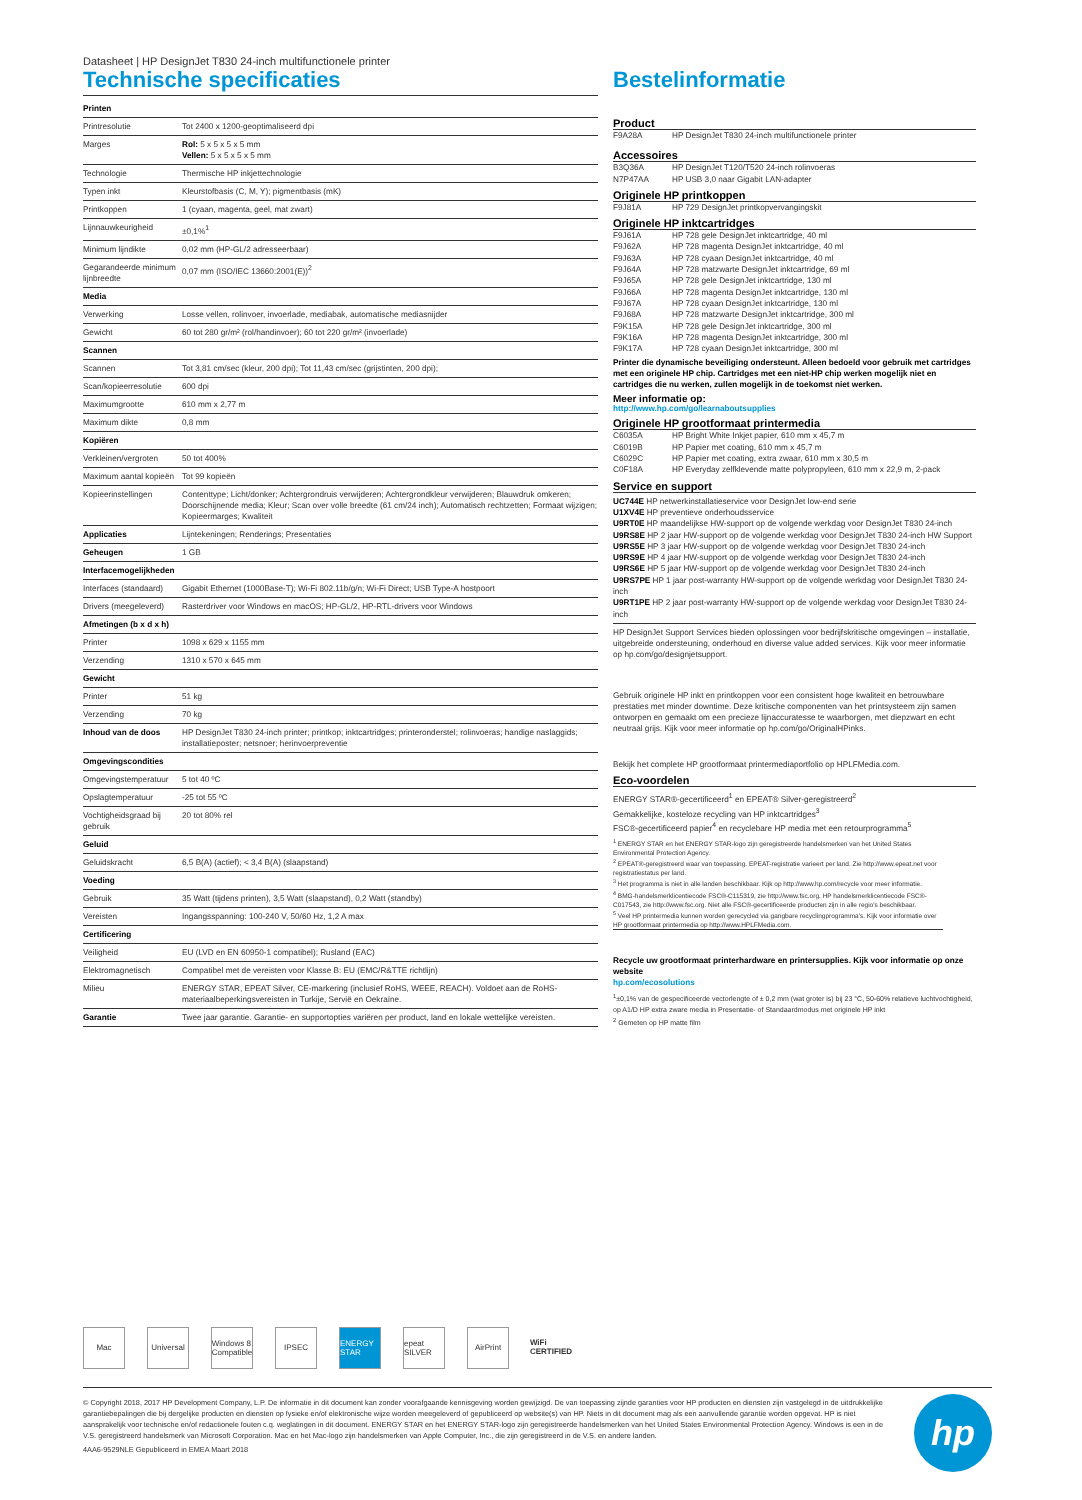Datasheet | HP DesignJet T830 24-inch multifunctionele printer
Technische specificaties
| Printen | |
| Printresolutie | Tot 2400 x 1200-geoptimaliseerd dpi |
| Marges | Rol: 5 x 5 x 5 x 5 mm Vellen: 5 x 5 x 5 x 5 mm |
| Technologie | Thermische HP inkjettechnologie |
| Typen inkt | Kleurstofbasis (C, M, Y); pigmentbasis (mK) |
| Printkoppen | 1 (cyaan, magenta, geel, mat zwart) |
| Lijnnauwkeurigheid | ±0,1%<sup>1</sup> |
| Minimum lijndikte | 0,02 mm (HP-GL/2 adresseerbaar) |
| Gegarandeerde minimum lijnbreedte | 0,07 mm (ISO/IEC 13660:2001(E))<sup>2</sup> |
| Media | |
| Verwerking | Losse vellen, rolinvoer, invoerlade, mediabak, automatische mediasnijder |
| Gewicht | 60 tot 280 gr/m² (rol/handinvoer); 60 tot 220 gr/m² (invoerlade) |
| Scannen | |
| Scannen | Tot 3,81 cm/sec (kleur, 200 dpi); Tot 11,43 cm/sec (grijstinten, 200 dpi); |
| Scan/kopieerresolutie | 600 dpi |
| Maximumgrootte | 610 mm x 2,77 m |
| Maximum dikte | 0,8 mm |
| Kopiëren | |
| Verkleinen/vergroten | 50 tot 400% |
| Maximum aantal kopieën | Tot 99 kopieën |
| Kopieerinstellingen | Contenttype; Licht/donker; Achtergrondruis verwijderen; Achtergrondkleur verwijderen; Blauwdruk omkeren; Doorschijnende media; Kleur; Scan over volle breedte (61 cm/24 inch); Automatisch rechtzetten; Formaat wijzigen; Kopieermarges; Kwaliteit |
| Applicaties | Lijntekeningen; Renderings; Presentaties |
| Geheugen | 1 GB |
| Interfacemogelijkheden | |
| Interfaces (standaard) | Gigabit Ethernet (1000Base-T); Wi-Fi 802.11b/g/n; Wi-Fi Direct; USB Type-A hostpoort |
| Drivers (meegeleverd) | Rasterdriver voor Windows en macOS; HP-GL/2, HP-RTL-drivers voor Windows |
| Afmetingen (b x d x h) | |
| Printer | 1098 x 629 x 1155 mm |
| Verzending | 1310 x 570 x 645 mm |
| Gewicht | |
| Printer | 51 kg |
| Verzending | 70 kg |
| Inhoud van de doos | HP DesignJet T830 24-inch printer; printkop; inktcartridges; printeronderstel; rolinvoeras; handige naslaggids; installatieposter; netsnoer; herinvoerpreventie |
| Omgevingscondities | |
| Omgevingstemperatuur | 5 tot 40 ºC |
| Opslagtemperatuur | -25 tot 55 ºC |
| Vochtigheidsgraad bij gebruik | 20 tot 80% rel |
| Geluid | |
| Geluidskracht | 6,5 B(A) (actief); < 3,4 B(A) (slaapstand) |
| Voeding | |
| Gebruik | 35 Watt (tijdens printen), 3,5 Watt (slaapstand), 0,2 Watt (standby) |
| Vereisten | Ingangsspanning: 100-240 V, 50/60 Hz, 1,2 A max |
| Certificering | |
| Veiligheid | EU (LVD en EN 60950-1 compatibel); Rusland (EAC) |
| Elektromagnetisch | Compatibel met de vereisten voor Klasse B: EU (EMC/R&TTE richtlijn) |
| Milieu | ENERGY STAR, EPEAT Silver, CE-markering (inclusief RoHS, WEEE, REACH). Voldoet aan de RoHS-materiaalbeperkingsvereisten in Turkije, Servië en Oekraïne. |
| Garantie | Twee jaar garantie. Garantie- en supportopties variëren per product, land en lokale wettelijke vereisten. |
Bestelinformatie
Product
| F9A28A | HP DesignJet T830 24-inch multifunctionele printer |
Accessoires
| B3Q36A | HP DesignJet T120/T520 24-inch rolinvoeras |
| N7P47AA | HP USB 3,0 naar Gigabit LAN-adapter |
Originele HP printkoppen
| F9J81A | HP 729 DesignJet printkopvervangingskit |
Originele HP inktcartridges
| F9J61A | HP 728 gele DesignJet inktcartridge, 40 ml |
| F9J62A | HP 728 magenta DesignJet inktcartridge, 40 ml |
| F9J63A | HP 728 cyaan DesignJet inktcartridge, 40 ml |
| F9J64A | HP 728 matzwarte DesignJet inktcartridge, 69 ml |
| F9J65A | HP 728 gele DesignJet inktcartridge, 130 ml |
| F9J66A | HP 728 magenta DesignJet inktcartridge, 130 ml |
| F9J67A | HP 728 cyaan DesignJet inktcartridge, 130 ml |
| F9J68A | HP 728 matzwarte DesignJet inktcartridge, 300 ml |
| F9K15A | HP 728 gele DesignJet inktcartridge, 300 ml |
| F9K16A | HP 728 magenta DesignJet inktcartridge, 300 ml |
| F9K17A | HP 728 cyaan DesignJet inktcartridge, 300 ml |
Printer die dynamische beveiliging ondersteunt. Alleen bedoeld voor gebruik met cartridges met een originele HP chip. Cartridges met een niet-HP chip werken mogelijk niet en cartridges die nu werken, zullen mogelijk in de toekomst niet werken.
Meer informatie op:
http://www.hp.com/go/learnaboutsupplies
Originele HP grootformaat printermedia
| C6035A | HP Bright White Inkjet papier, 610 mm x 45,7 m |
| C6019B | HP Papier met coating, 610 mm x 45,7 m |
| C6029C | HP Papier met coating, extra zwaar, 610 mm x 30,5 m |
| C0F18A | HP Everyday zelfklevende matte polypropyleen, 610 mm x 22,9 m, 2-pack |
Service en support
UC744E HP netwerkinstallatieservice voor DesignJet low-end serie
U1XV4E HP preventieve onderhoudsservice
U9RT0E HP maandelijkse HW-support op de volgende werkdag voor DesignJet T830 24-inch
U9RS8E HP 2 jaar HW-support op de volgende werkdag voor DesignJet T830 24-inch HW Support
U9RS5E HP 3 jaar HW-support op de volgende werkdag voor DesignJet T830 24-inch
U9RS9E HP 4 jaar HW-support op de volgende werkdag voor DesignJet T830 24-inch
U9RS6E HP 5 jaar HW-support op de volgende werkdag voor DesignJet T830 24-inch
U9RS7PE HP 1 jaar post-warranty HW-support op de volgende werkdag voor DesignJet T830 24-inch
U9RT1PE HP 2 jaar post-warranty HW-support op de volgende werkdag voor DesignJet T830 24-inch
HP DesignJet Support Services bieden oplossingen voor bedrijfskritische omgevingen – installatie, uitgebreide ondersteuning, onderhoud en diverse value added services. Kijk voor meer informatie op hp.com/go/designjetsupport.
Gebruik originele HP inkt en printkoppen voor een consistent hoge kwaliteit en betrouwbare prestaties met minder downtime. Deze kritische componenten van het printsysteem zijn samen ontworpen en gemaakt om een precieze lijnaccuratesse te waarborgen, met diepzwart en echt neutraal grijs. Kijk voor meer informatie op hp.com/go/OriginalHPinks.
Bekijk het complete HP grootformaat printermediaportfolio op HPLFMedia.com.
Eco-voordelen
ENERGY STAR®-gecertificeerd<sup>1</sup> en EPEAT® Silver-geregistreerd<sup>2</sup>
Gemakkelijke, kosteloze recycling van HP inktcartridges<sup>3</sup>
FSC®-gecertificeerd papier<sup>4</sup> en recyclebare HP media met een retourprogramma<sup>5</sup>
<sup>1</sup> ENERGY STAR en het ENERGY STAR-logo zijn geregistreerde handelsmerken van het United States Environmental Protection Agency.
<sup>2</sup> EPEAT®-geregistreerd waar van toepassing. EPEAT-registratie varieert per land. Zie http://www.epeat.net voor registratiestatus per land.
<sup>3</sup> Het programma is niet in alle landen beschikbaar. Kijk op http://www.hp.com/recycle voor meer informatie.
<sup>4</sup> BMG-handelsmerklicentiecode FSC®-C115319, zie http://www.fsc.org. HP handelsmerklicentiecode FSC®-C017543, zie http://www.fsc.org. Niet alle FSC®-gecertificeerde producten zijn in alle regio's beschikbaar.
<sup>5</sup> Veel HP printermedia kunnen worden gerecycled via gangbare recyclingprogramma's. Kijk voor informatie over HP grootformaat printermedia op http://www.HPLFMedia.com.
Recycle uw grootformaat printerhardware en printersupplies. Kijk voor informatie op onze website
hp.com/ecosolutions
<sup>1</sup>±0,1% van de gespecificeerde vectorlengte of ± 0,2 mm (wat groter is) bij 23 °C, 50-60% relatieve luchtvochtigheid, op A1/D HP extra zware media in Presentatie- of Standaardmodus met originele HP inkt
<sup>2</sup> Gemeten op HP matte film
Mac Universal
Windows 8 Compatible
IPSEC ENERGY STAR
epeat SILVER
AirPrint WiFi CERTIFIED
© Copyright 2018, 2017 HP Development Company, L.P. De informatie in dit document kan zonder voorafgaande kennisgeving worden gewijzigd. De van toepassing zijnde garanties voor HP producten en diensten zijn vastgelegd in de uitdrukkelijke garantiebepalingen die bij dergelijke producten en diensten op fysieke en/of elektronische wijze worden meegeleverd of gepubliceerd op website(s) van HP. Niets in dit document mag als een aanvullende garantie worden opgevat. HP is niet aansprakelijk voor technische en/of redactionele fouten c.q. weglatingen in dit document. ENERGY STAR en het ENERGY STAR-logo zijn geregistreerde handelsmerken van het United States Environmental Protection Agency. Windows is een in de V.S. geregistreerd handelsmerk van Microsoft Corporation. Mac en het Mac-logo zijn handelsmerken van Apple Computer, Inc., die zijn geregistreerd in de V.S. en andere landen.
4AA6-9529NLE Gepubliceerd in EMEA Maart 2018
hp